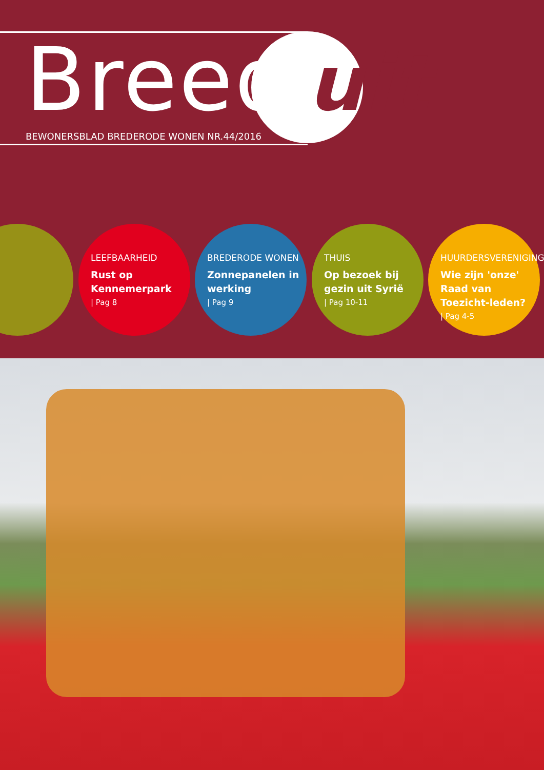Breed uit
BEWONERSBLAD BREDERODE WONEN NR.44/2016
LEEFBAARHEID
Rust op Kennemerpark
| Pag 8
BREDERODE WONEN
Zonnepanelen in werking
| Pag 9
THUIS
Op bezoek bij gezin uit Syrië
| Pag 10-11
HUURDERSVERENIGING
Wie zijn 'onze' Raad van Toezicht-leden?
| Pag 4-5